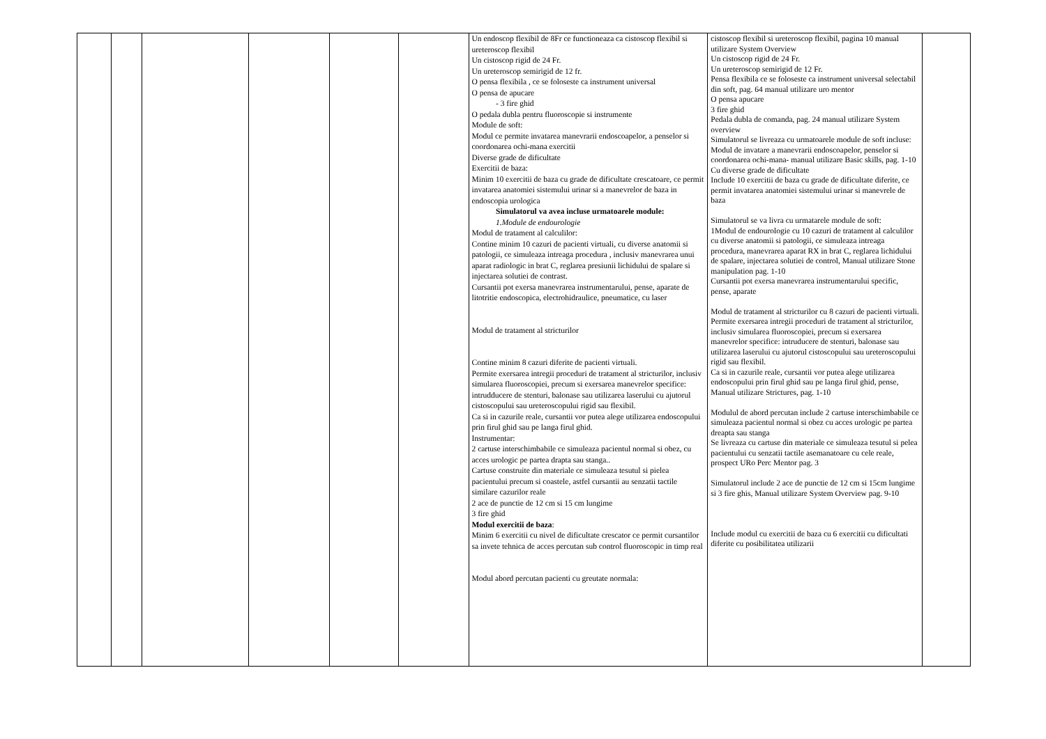| | | | | | | Un endoscop flexibil de 8Fr ce functioneaza ca cistoscop flexibil si ureteroscop flexibil Un cistoscop rigid de 24 Fr. Un ureteroscop semirigid de 12 fr. O pensa flexibila , ce se foloseste ca instrument universal O pensa de apucare - 3 fire ghid O pedala dubla pentru fluoroscopie si instrumente Module de soft: Modul ce permite invatarea manevrarii endoscoapelor, a penselor si coordonarea ochi-mana exercitii Diverse grade de dificultate Exercitii de baza: Minim 10 exercitii de baza cu grade de dificultate crescatoare, ce permit invatarea anatomiei sistemului urinar si a manevrelor de baza in endoscopia urologica Simulatorul va avea incluse urmatoarele module: 1.Module de endourologie Modul de tratament al calculilor: Contine minim 10 cazuri de pacienti virtuali, cu diverse anatomii si patologii, ce simuleaza intreaga procedura , inclusiv manevrarea unui aparat radiologic in brat C, reglarea presiunii lichidului de spalare si injectarea solutiei de contrast. Cursantii pot exersa manevrarea instrumentarului, pense, aparate de litotritie endoscopica, electrohidraulice, pneumatice, cu laser Modul de tratament al stricturilor Contine minim 8 cazuri diferite de pacienti virtuali. Permite exersarea intregii proceduri de tratament al stricturilor, inclusiv simularea fluoroscopiei, precum si exersarea manevrelor specifice: intrudducere de stenturi, balonase sau utilizarea laserului cu ajutorul cistoscopului sau ureteroscopului rigid sau flexibil. Ca si in cazurile reale, cursantii vor putea alege utilizarea endoscopului prin firul ghid sau pe langa firul ghid. Instrumentar: 2 cartuse interschimbabile ce simuleaza pacientul normal si obez, cu acces urologic pe partea drapta sau stanga.. Cartuse construite din materiale ce simuleaza tesutul si pielea pacientului precum si coastele, astfel cursantii au senzatii tactile similare cazurilor reale 2 ace de punctie de 12 cm si 15 cm lungime 3 fire ghid Modul exercitii de baza : Minim 6 exercitii cu nivel de dificultate crescator ce permit cursantilor sa invete tehnica de acces percutan sub control fluoroscopic in timp real Modul abord percutan pacienti cu greutate normala: | cistoscop flexibil si ureteroscop flexibil, pagina 10 manual utilizare System Overview Un cistoscop rigid de 24 Fr. Un ureteroscop semirigid de 12 Fr. Pensa flexibila ce se foloseste ca instrument universal selectabil din soft, pag. 64 manual utilizare uro mentor O pensa apucare 3 fire ghid Pedala dubla de comanda, pag. 24 manual utilizare System overview Simulatorul se livreaza cu urmatoarele module de soft incluse: Modul de invatare a manevrarii endoscoapelor, penselor si coordonarea ochi-mana- manual utilizare Basic skills, pag. 1-10 Cu diverse grade de dificultate Include 10 exercitii de baza cu grade de dificultate diferite, ce permit invatarea anatomiei sistemului urinar si manevrele de baza Simulatorul se va livra cu urmatarele module de soft: 1Modul de endourologie cu 10 cazuri de tratament al calculilor cu diverse anatomii si patologii, ce simuleaza intreaga procedura, manevrarea aparat RX in brat C, reglarea lichidului de spalare, injectarea solutiei de control, Manual utilizare Stone manipulation pag. 1-10 Cursantii pot exersa manevrarea instrumentarului specific, pense, aparate Modul de tratament al stricturilor cu 8 cazuri de pacienti virtuali. Permite exersarea intregii proceduri de tratament al stricturilor, inclusiv simularea fluoroscopiei, precum si exersarea manevrelor specifice: intruducere de stenturi, balonase sau utilizarea laserului cu ajutorul cistoscopului sau ureteroscopului rigid sau flexibil. Ca si in cazurile reale, cursantii vor putea alege utilizarea endoscopului prin firul ghid sau pe langa firul ghid, pense, Manual utilizare Strictures, pag. 1-10 Modulul de abord percutan include 2 cartuse interschimbabile ce simuleaza pacientul normal si obez cu acces urologic pe partea dreapta sau stanga Se livreaza cu cartuse din materiale ce simuleaza tesutul si pelea pacientului cu senzatii tactile asemanatoare cu cele reale, prospect URo Perc Mentor pag. 3 Simulatorul include 2 ace de punctie de 12 cm si 15cm lungime si 3 fire ghis, Manual utilizare System Overview pag. 9-10 Include modul cu exercitii de baza cu 6 exercitii cu dificultati diferite cu posibilitatea utilizarii | |